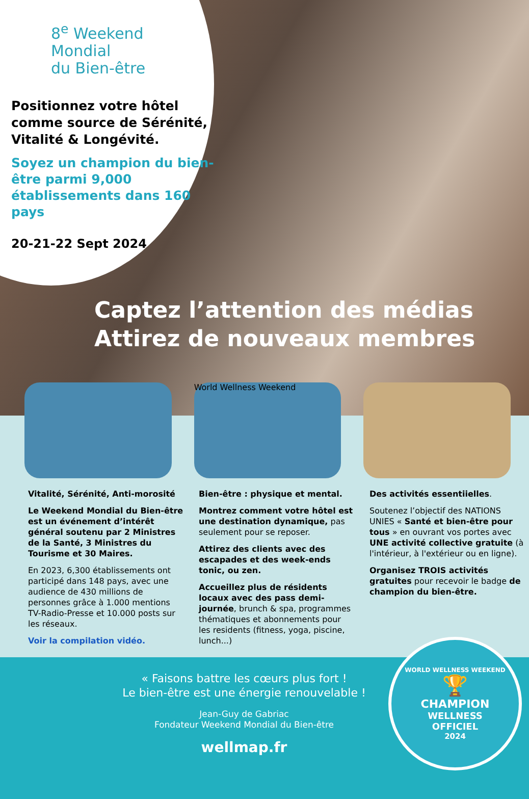8<sup>e</sup> Weekend
Mondial
du Bien-être
Positionnez votre hôtel comme source de Sérénité, Vitalité & Longévité.
Soyez un champion du bien-être parmi 9,000 établissements dans 160 pays
20-21-22 Sept 2024
Captez l’attention des médias
Attirez de nouveaux membres
World Wellness Weekend
Vitalité, Sérénité, Anti-morosité
Le Weekend Mondial du Bien-être est un événement d’intérêt général soutenu par 2 Ministres de la Santé, 3 Ministres du Tourisme et 30 Maires.
En 2023, 6,300 établissements ont participé dans 148 pays, avec une audience de 430 millions de personnes grâce à 1.000 mentions TV-Radio-Presse et 10.000 posts sur les réseaux.
Voir la compilation vidéo.
Bien-être : physique et mental.
Montrez comment votre hôtel est une destination dynamique, pas seulement pour se reposer.
Attirez des clients avec des escapades et des week-ends tonic, ou zen.
Accueillez plus de résidents locaux avec des pass demi-journée, brunch & spa, programmes thématiques et abonnements pour les residents (fitness, yoga, piscine, lunch...)
Des activités essentiielles.
Soutenez l’objectif des NATIONS UNIES « Santé et bien-être pour tous » en ouvrant vos portes avec UNE activité collective gratuite (à l'intérieur, à l'extérieur ou en ligne).
Organisez TROIS activités gratuites pour recevoir le badge de champion du bien-être.
« Faisons battre les cœurs plus fort !
Le bien-être est une énergie renouvelable !
Jean-Guy de Gabriac
Fondateur Weekend Mondial du Bien-être
wellmap.fr
WORLD WELLNESS WEEKEND
🏆
CHAMPION
WELLNESS
OFFICIEL
2024